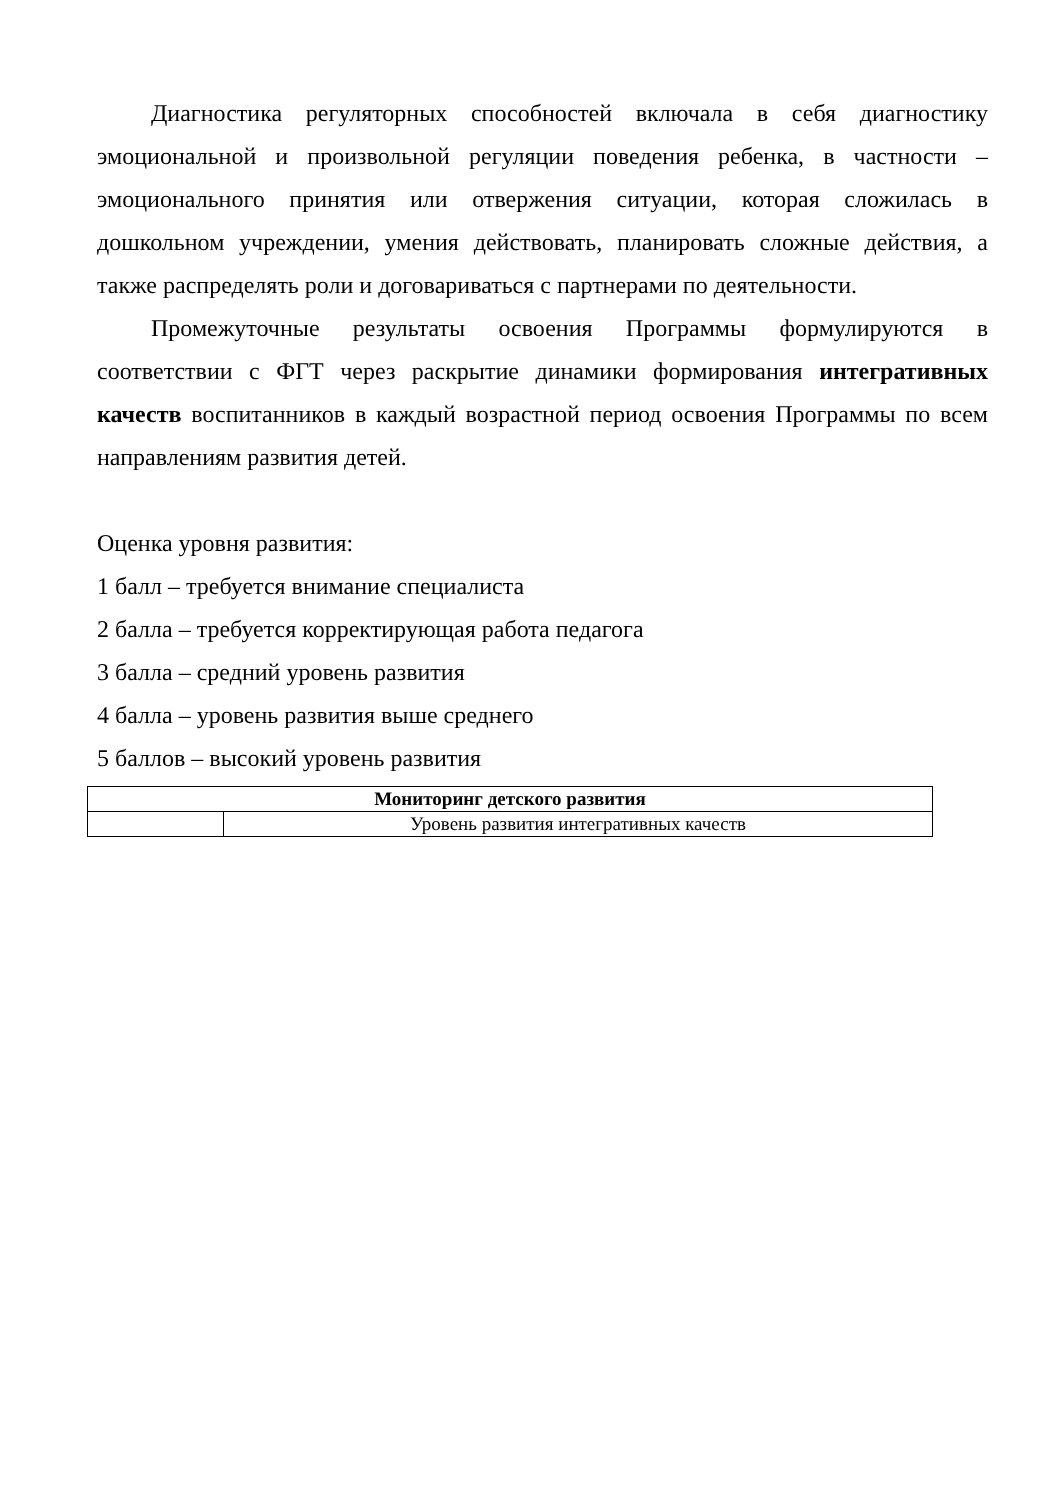Диагностика регуляторных способностей включала в себя диагностику эмоциональной и произвольной регуляции поведения ребенка, в частности – эмоционального принятия или отвержения ситуации, которая сложилась в дошкольном учреждении, умения действовать, планировать сложные действия, а также распределять роли и договариваться с партнерами по деятельности.
Промежуточные результаты освоения Программы формулируются в соответствии с ФГТ через раскрытие динамики формирования интегративных качеств воспитанников в каждый возрастной период освоения Программы по всем направлениям развития детей.
Оценка уровня развития:
1 балл – требуется внимание специалиста
2 балла – требуется корректирующая работа педагога
3 балла – средний уровень развития
4 балла – уровень развития выше среднего
5 баллов – высокий уровень развития
| Мониторинг детского развития | |
| --- | --- |
| | Уровень развития интегративных качеств |